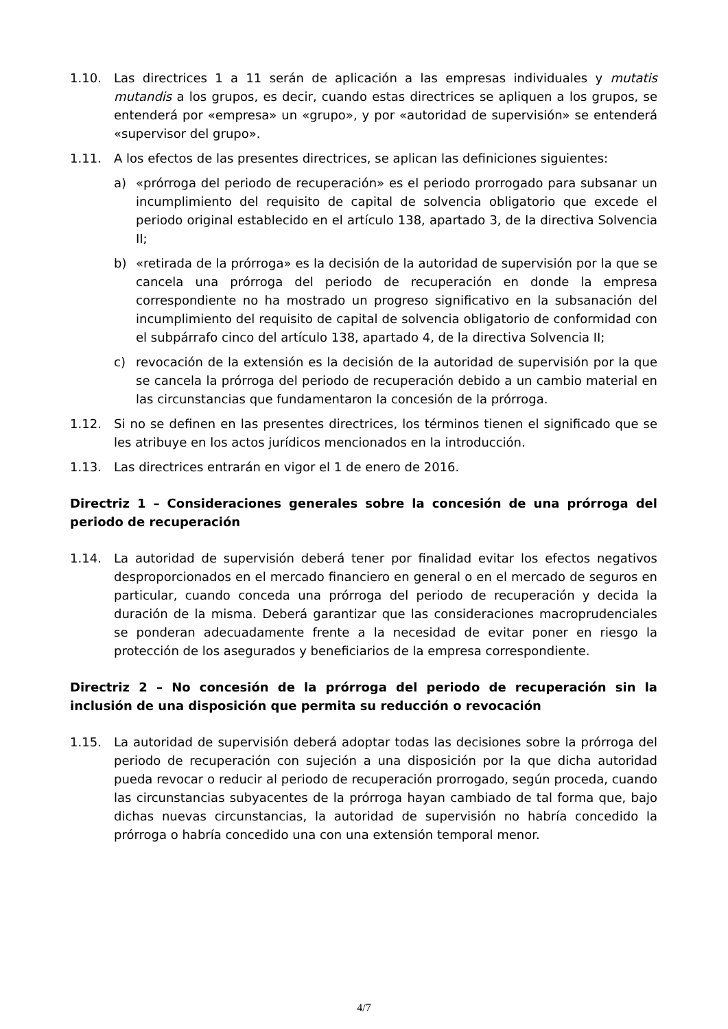1.10. Las directrices 1 a 11 serán de aplicación a las empresas individuales y mutatis mutandis a los grupos, es decir, cuando estas directrices se apliquen a los grupos, se entenderá por «empresa» un «grupo», y por «autoridad de supervisión» se entenderá «supervisor del grupo».
1.11. A los efectos de las presentes directrices, se aplican las definiciones siguientes:
a) «prórroga del periodo de recuperación» es el periodo prorrogado para subsanar un incumplimiento del requisito de capital de solvencia obligatorio que excede el periodo original establecido en el artículo 138, apartado 3, de la directiva Solvencia II;
b) «retirada de la prórroga» es la decisión de la autoridad de supervisión por la que se cancela una prórroga del periodo de recuperación en donde la empresa correspondiente no ha mostrado un progreso significativo en la subsanación del incumplimiento del requisito de capital de solvencia obligatorio de conformidad con el subpárrafo cinco del artículo 138, apartado 4, de la directiva Solvencia II;
c) revocación de la extensión es la decisión de la autoridad de supervisión por la que se cancela la prórroga del periodo de recuperación debido a un cambio material en las circunstancias que fundamentaron la concesión de la prórroga.
1.12. Si no se definen en las presentes directrices, los términos tienen el significado que se les atribuye en los actos jurídicos mencionados en la introducción.
1.13. Las directrices entrarán en vigor el 1 de enero de 2016.
Directriz 1 – Consideraciones generales sobre la concesión de una prórroga del periodo de recuperación
1.14. La autoridad de supervisión deberá tener por finalidad evitar los efectos negativos desproporcionados en el mercado financiero en general o en el mercado de seguros en particular, cuando conceda una prórroga del periodo de recuperación y decida la duración de la misma. Deberá garantizar que las consideraciones macroprudenciales se ponderan adecuadamente frente a la necesidad de evitar poner en riesgo la protección de los asegurados y beneficiarios de la empresa correspondiente.
Directriz 2 – No concesión de la prórroga del periodo de recuperación sin la inclusión de una disposición que permita su reducción o revocación
1.15. La autoridad de supervisión deberá adoptar todas las decisiones sobre la prórroga del periodo de recuperación con sujeción a una disposición por la que dicha autoridad pueda revocar o reducir al periodo de recuperación prorrogado, según proceda, cuando las circunstancias subyacentes de la prórroga hayan cambiado de tal forma que, bajo dichas nuevas circunstancias, la autoridad de supervisión no habría concedido la prórroga o habría concedido una con una extensión temporal menor.
4/7